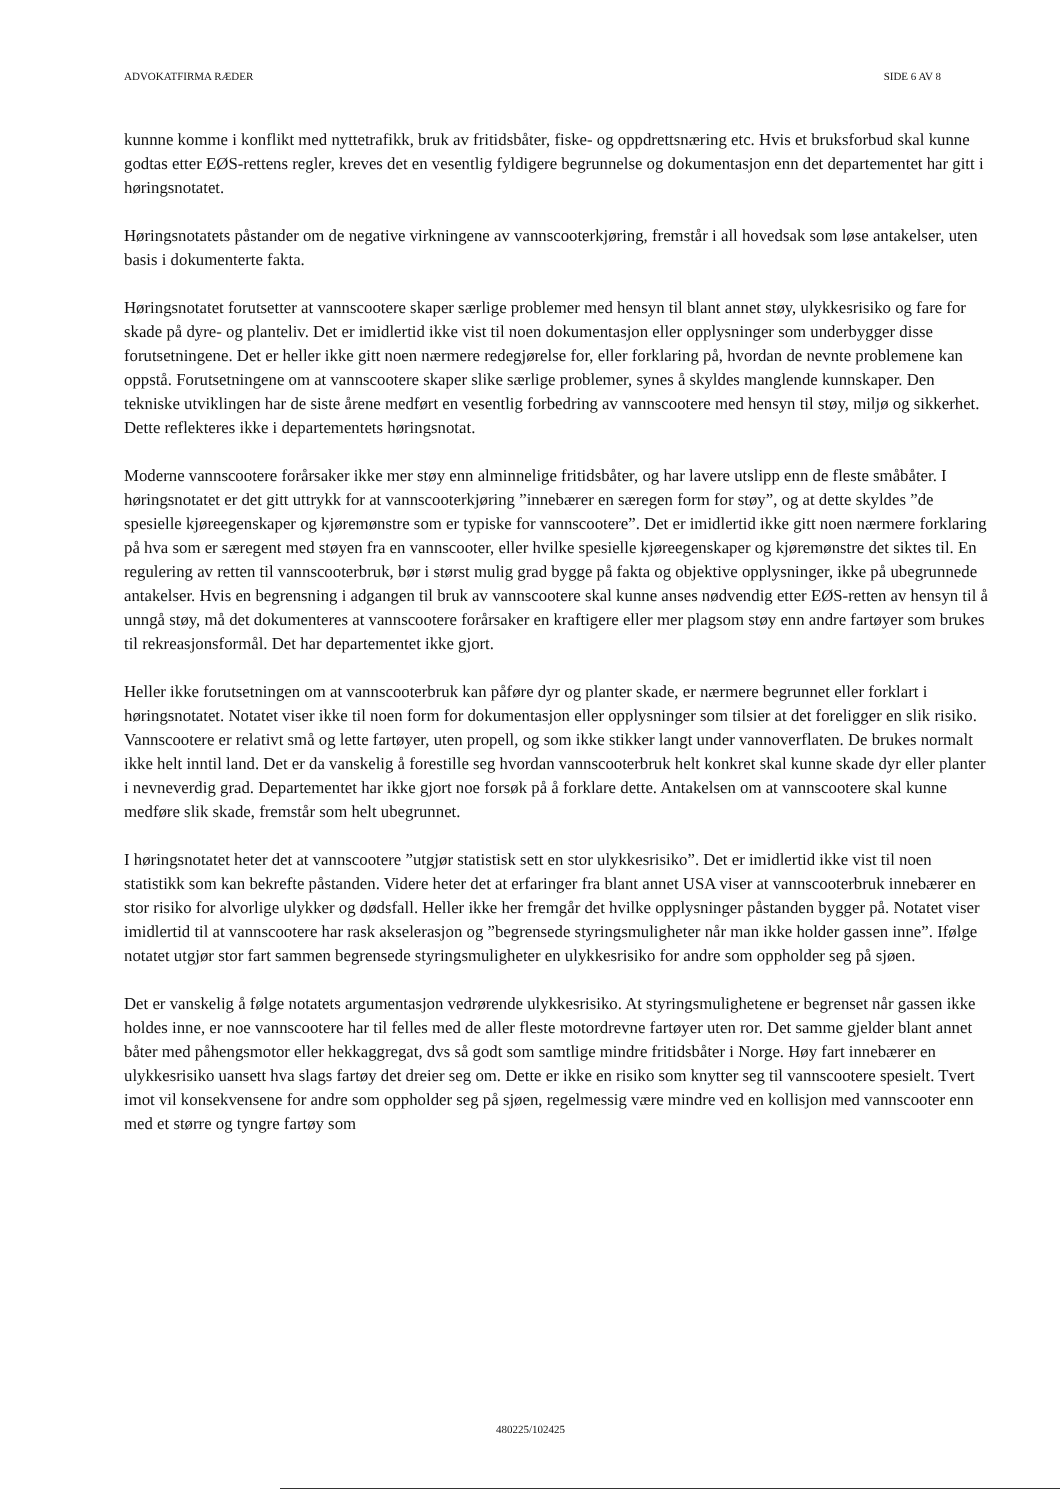ADVOKATFIRMA RÆDER SIDE 6 AV 8
kunnne komme i konflikt med nyttetrafikk, bruk av fritidsbåter, fiske- og oppdrettsnæring etc. Hvis et bruksforbud skal kunne godtas etter EØS-rettens regler, kreves det en vesentlig fyldigere begrunnelse og dokumentasjon enn det departementet har gitt i høringsnotatet.
Høringsnotatets påstander om de negative virkningene av vannscooterkjøring, fremstår i all hovedsak som løse antakelser, uten basis i dokumenterte fakta.
Høringsnotatet forutsetter at vannscootere skaper særlige problemer med hensyn til blant annet støy, ulykkesrisiko og fare for skade på dyre- og planteliv. Det er imidlertid ikke vist til noen dokumentasjon eller opplysninger som underbygger disse forutsetningene. Det er heller ikke gitt noen nærmere redegjørelse for, eller forklaring på, hvordan de nevnte problemene kan oppstå. Forutsetningene om at vannscootere skaper slike særlige problemer, synes å skyldes manglende kunnskaper. Den tekniske utviklingen har de siste årene medført en vesentlig forbedring av vannscootere med hensyn til støy, miljø og sikkerhet. Dette reflekteres ikke i departementets høringsnotat.
Moderne vannscootere forårsaker ikke mer støy enn alminnelige fritidsbåter, og har lavere utslipp enn de fleste småbåter. I høringsnotatet er det gitt uttrykk for at vannscooterkjøring ”innebærer en særegen form for støy”, og at dette skyldes ”de spesielle kjøreegenskaper og kjøremønstre som er typiske for vannscootere”. Det er imidlertid ikke gitt noen nærmere forklaring på hva som er særegent med støyen fra en vannscooter, eller hvilke spesielle kjøreegenskaper og kjøremønstre det siktes til. En regulering av retten til vannscooterbruk, bør i størst mulig grad bygge på fakta og objektive opplysninger, ikke på ubegrunnede antakelser. Hvis en begrensning i adgangen til bruk av vannscootere skal kunne anses nødvendig etter EØS-retten av hensyn til å unngå støy, må det dokumenteres at vannscootere forårsaker en kraftigere eller mer plagsom støy enn andre fartøyer som brukes til rekreasjonsformål. Det har departementet ikke gjort.
Heller ikke forutsetningen om at vannscooterbruk kan påføre dyr og planter skade, er nærmere begrunnet eller forklart i høringsnotatet. Notatet viser ikke til noen form for dokumentasjon eller opplysninger som tilsier at det foreligger en slik risiko. Vannscootere er relativt små og lette fartøyer, uten propell, og som ikke stikker langt under vannoverflaten. De brukes normalt ikke helt inntil land. Det er da vanskelig å forestille seg hvordan vannscooterbruk helt konkret skal kunne skade dyr eller planter i nevneverdig grad. Departementet har ikke gjort noe forsøk på å forklare dette. Antakelsen om at vannscootere skal kunne medføre slik skade, fremstår som helt ubegrunnet.
I høringsnotatet heter det at vannscootere ”utgjør statistisk sett en stor ulykkesrisiko”. Det er imidlertid ikke vist til noen statistikk som kan bekrefte påstanden. Videre heter det at erfaringer fra blant annet USA viser at vannscooterbruk innebærer en stor risiko for alvorlige ulykker og dødsfall. Heller ikke her fremgår det hvilke opplysninger påstanden bygger på. Notatet viser imidlertid til at vannscootere har rask akselerasjon og ”begrensede styringsmuligheter når man ikke holder gassen inne”. Ifølge notatet utgjør stor fart sammen begrensede styringsmuligheter en ulykkesrisiko for andre som oppholder seg på sjøen.
Det er vanskelig å følge notatets argumentasjon vedrørende ulykkesrisiko. At styringsmulighetene er begrenset når gassen ikke holdes inne, er noe vannscootere har til felles med de aller fleste motordrevne fartøyer uten ror. Det samme gjelder blant annet båter med påhengsmotor eller hekkaggregat, dvs så godt som samtlige mindre fritidsbåter i Norge. Høy fart innebærer en ulykkesrisiko uansett hva slags fartøy det dreier seg om. Dette er ikke en risiko som knytter seg til vannscootere spesielt. Tvert imot vil konsekvensene for andre som oppholder seg på sjøen, regelmessig være mindre ved en kollisjon med vannscooter enn med et større og tyngre fartøy som
480225/102425